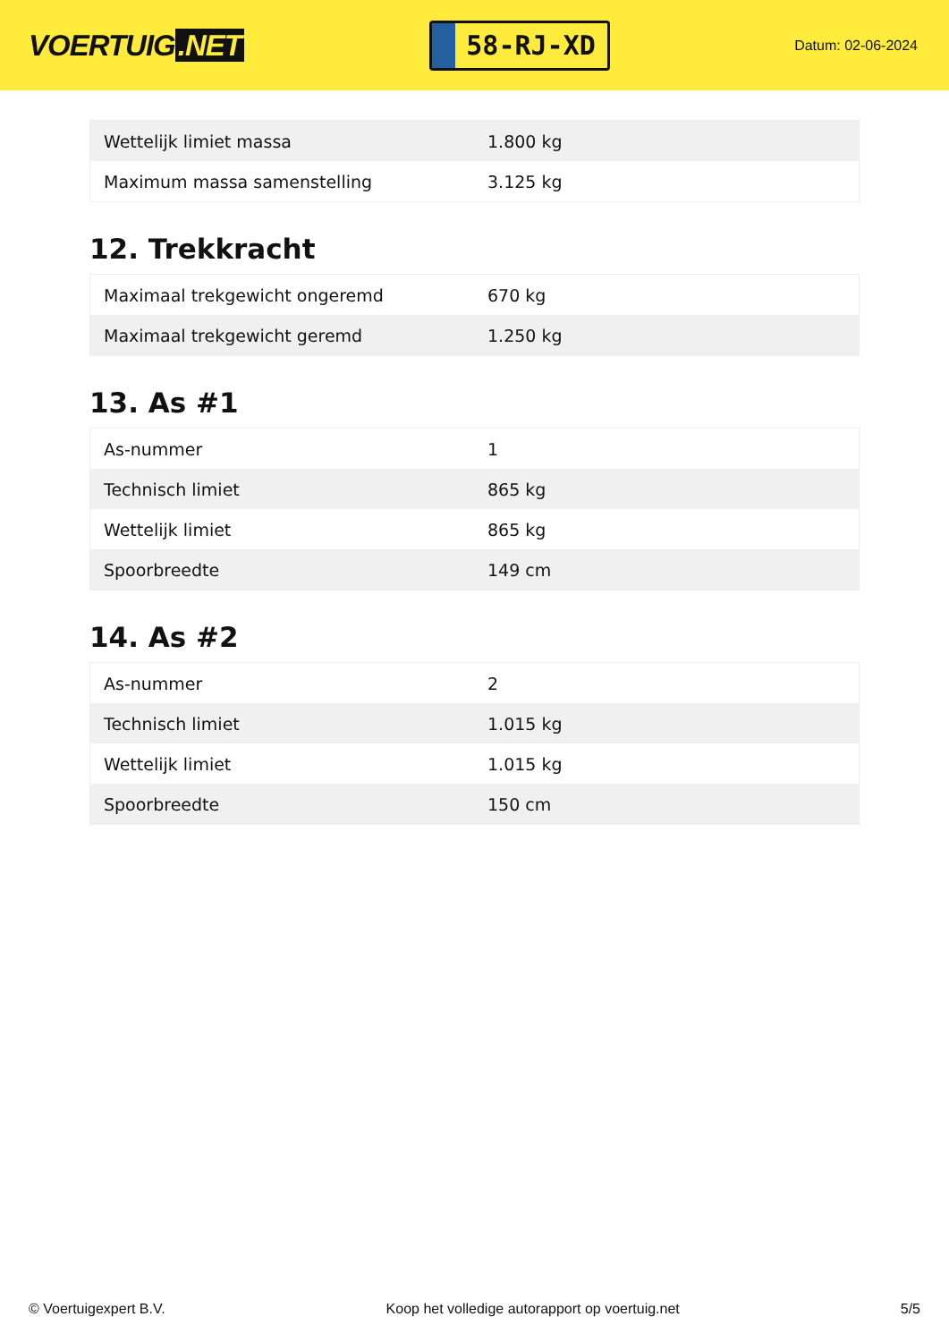VOERTUIG.NET
58-RJ-XD
Datum: 02-06-2024
| Wettelijk limiet massa | 1.800 kg |
| Maximum massa samenstelling | 3.125 kg |
12. Trekkracht
| Maximaal trekgewicht ongeremd | 670 kg |
| Maximaal trekgewicht geremd | 1.250 kg |
13. As #1
| As-nummer | 1 |
| Technisch limiet | 865 kg |
| Wettelijk limiet | 865 kg |
| Spoorbreedte | 149 cm |
14. As #2
| As-nummer | 2 |
| Technisch limiet | 1.015 kg |
| Wettelijk limiet | 1.015 kg |
| Spoorbreedte | 150 cm |
© Voertuigexpert B.V. Koop het volledige autorapport op voertuig.net 5/5